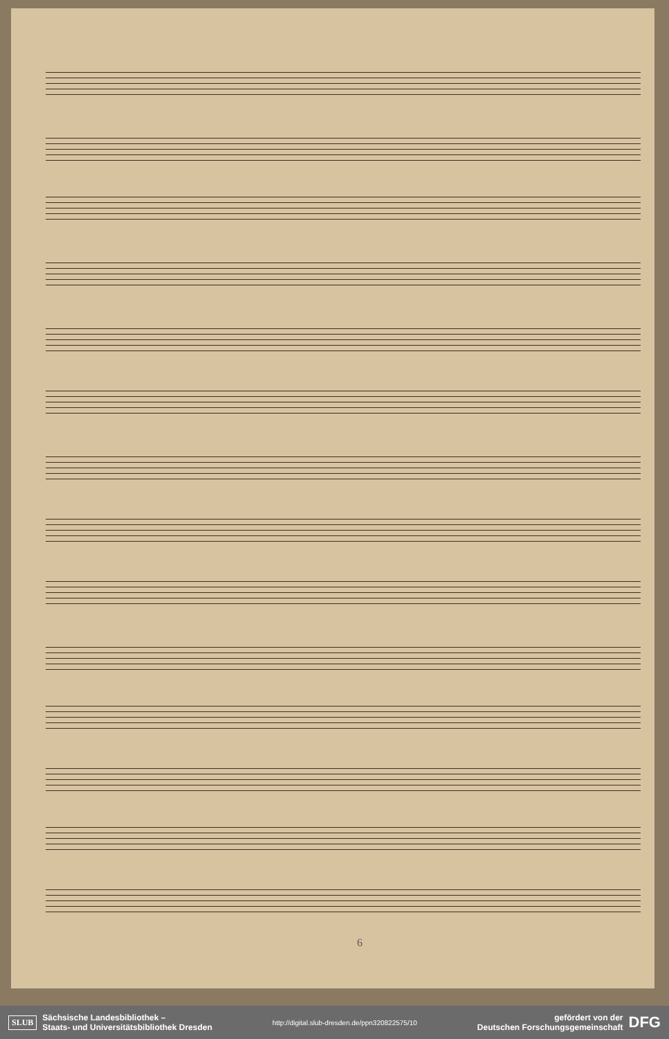6
SLUB Sächsische Landesbibliothek –
Staats- und Universitätsbibliothek Dresden
http://digital.slub-dresden.de/ppn320822575/10
gefördert von der
Deutschen Forschungsgemeinschaft DFG